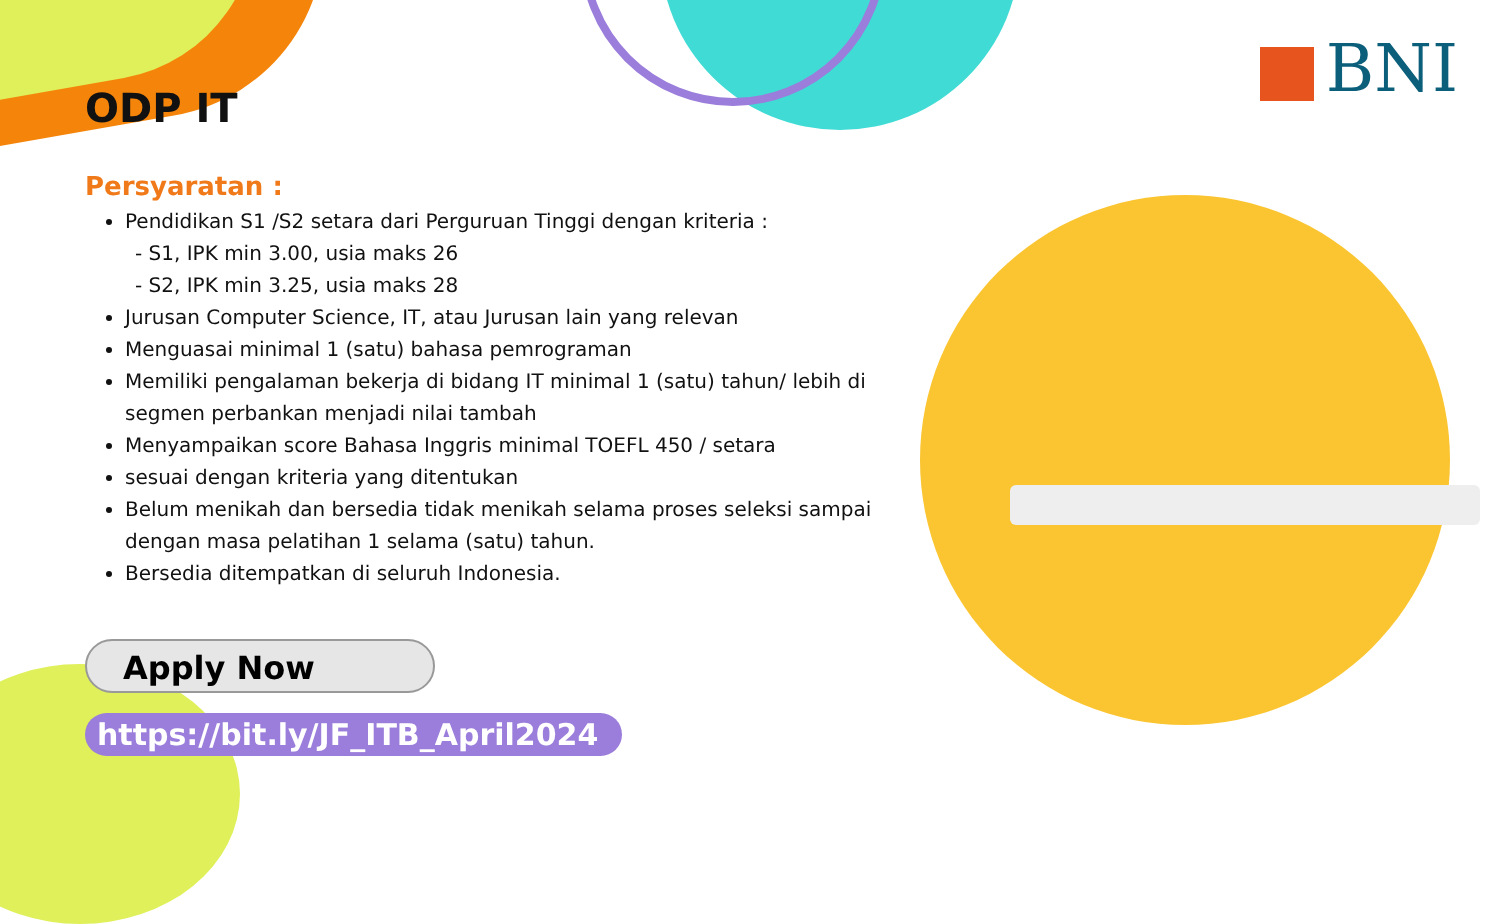BNI
ODP IT
Persyaratan :
Pendidikan S1 /S2 setara dari Perguruan Tinggi dengan kriteria :
- S1, IPK min 3.00, usia maks 26
- S2, IPK min 3.25, usia maks 28
Jurusan Computer Science, IT, atau Jurusan lain yang relevan
Menguasai minimal 1 (satu) bahasa pemrograman
Memiliki pengalaman bekerja di bidang IT minimal 1 (satu) tahun/ lebih di segmen perbankan menjadi nilai tambah
Menyampaikan score Bahasa Inggris minimal TOEFL 450 / setara
sesuai dengan kriteria yang ditentukan
Belum menikah dan bersedia tidak menikah selama proses seleksi sampai dengan masa pelatihan 1 selama (satu) tahun.
Bersedia ditempatkan di seluruh Indonesia.
Apply Now
https://bit.ly/JF_ITB_April2024